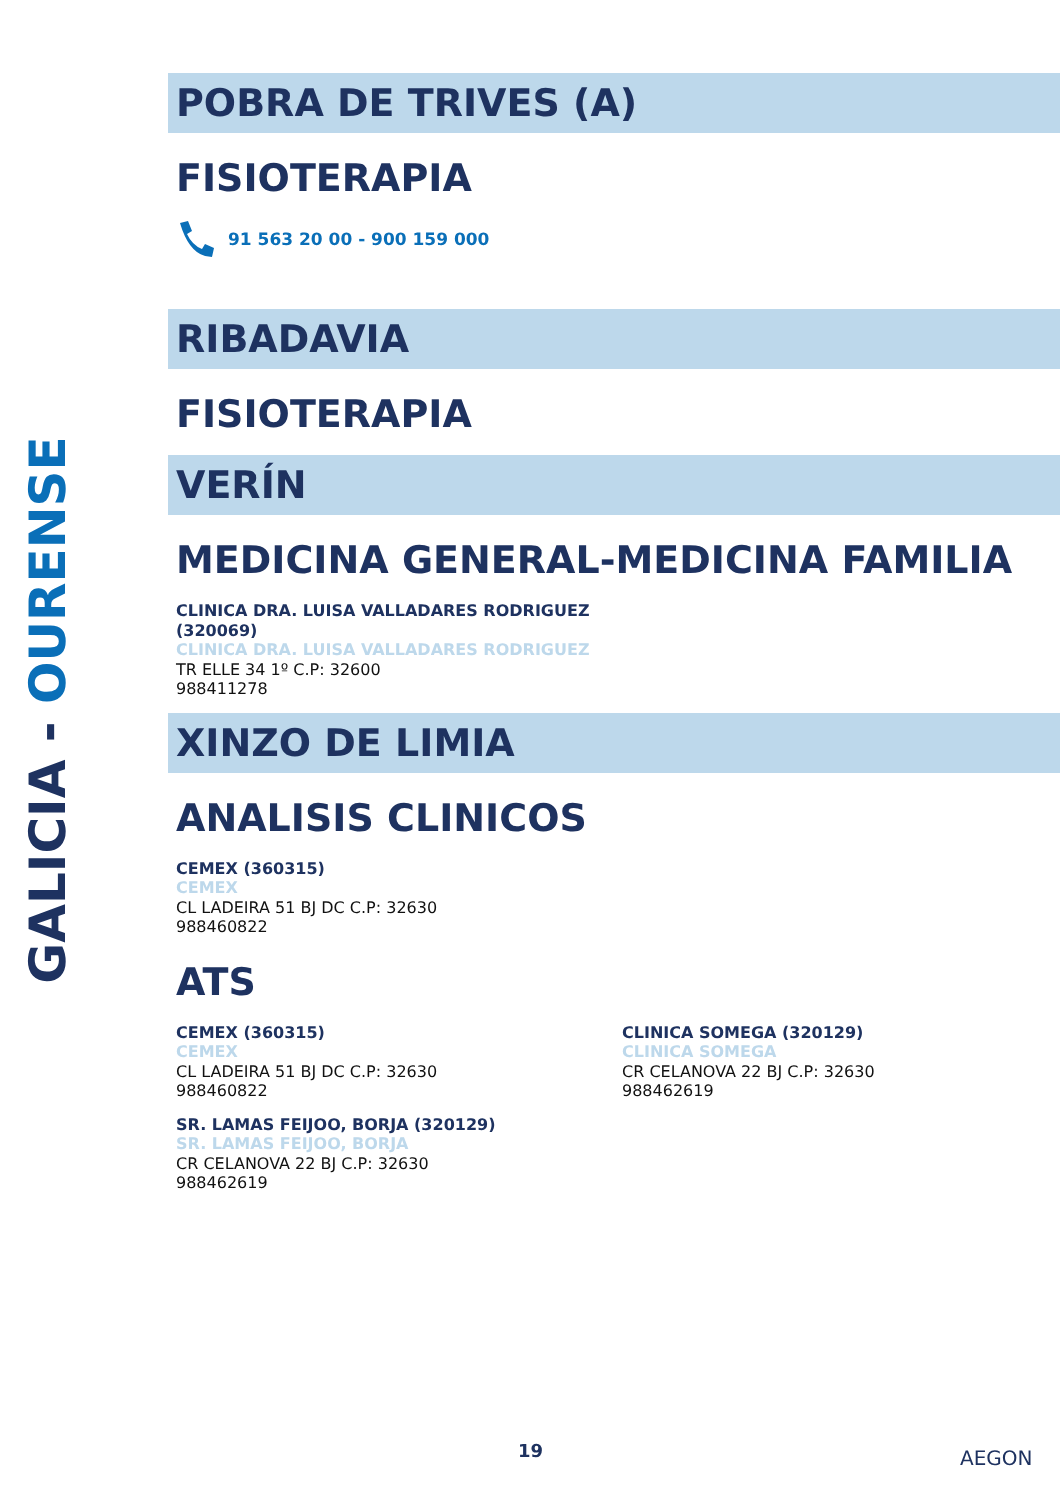GALICIA - OURENSE
POBRA DE TRIVES (A)
FISIOTERAPIA
91 563 20 00 - 900 159 000
RIBADAVIA
FISIOTERAPIA
VERÍN
MEDICINA GENERAL-MEDICINA FAMILIA
CLINICA DRA. LUISA VALLADARES RODRIGUEZ
(320069)
CLINICA DRA. LUISA VALLADARES RODRIGUEZ
TR ELLE 34 1º C.P: 32600
988411278
XINZO DE LIMIA
ANALISIS CLINICOS
CEMEX (360315)
CEMEX
CL LADEIRA 51 BJ DC C.P: 32630
988460822
ATS
CEMEX (360315)
CEMEX
CL LADEIRA 51 BJ DC C.P: 32630
988460822
SR. LAMAS FEIJOO, BORJA (320129)
SR. LAMAS FEIJOO, BORJA
CR CELANOVA 22 BJ C.P: 32630
988462619
CLINICA SOMEGA (320129)
CLINICA SOMEGA
CR CELANOVA 22 BJ C.P: 32630
988462619
19 AEGON